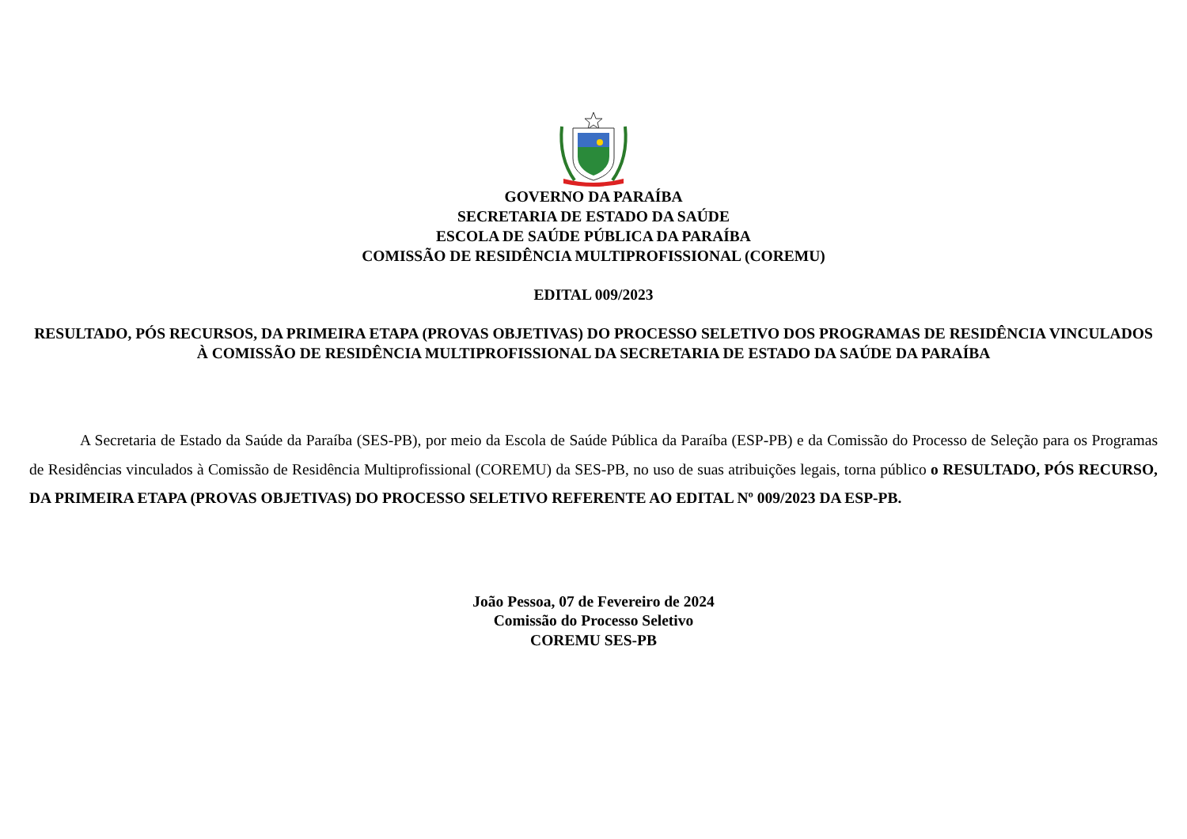GOVERNO DA PARAÍBA
SECRETARIA DE ESTADO DA SAÚDE
ESCOLA DE SAÚDE PÚBLICA DA PARAÍBA
COMISSÃO DE RESIDÊNCIA MULTIPROFISSIONAL (COREMU)
EDITAL 009/2023
RESULTADO, PÓS RECURSOS, DA PRIMEIRA ETAPA (PROVAS OBJETIVAS) DO PROCESSO SELETIVO DOS PROGRAMAS DE RESIDÊNCIA VINCULADOS À COMISSÃO DE RESIDÊNCIA MULTIPROFISSIONAL DA SECRETARIA DE ESTADO DA SAÚDE DA PARAÍBA
A Secretaria de Estado da Saúde da Paraíba (SES-PB), por meio da Escola de Saúde Pública da Paraíba (ESP-PB) e da Comissão do Processo de Seleção para os Programas de Residências vinculados à Comissão de Residência Multiprofissional (COREMU) da SES-PB, no uso de suas atribuições legais, torna público o RESULTADO, PÓS RECURSO, DA PRIMEIRA ETAPA (PROVAS OBJETIVAS) DO PROCESSO SELETIVO REFERENTE AO EDITAL Nº 009/2023 DA ESP-PB.
João Pessoa, 07 de Fevereiro de 2024
Comissão do Processo Seletivo
COREMU SES-PB